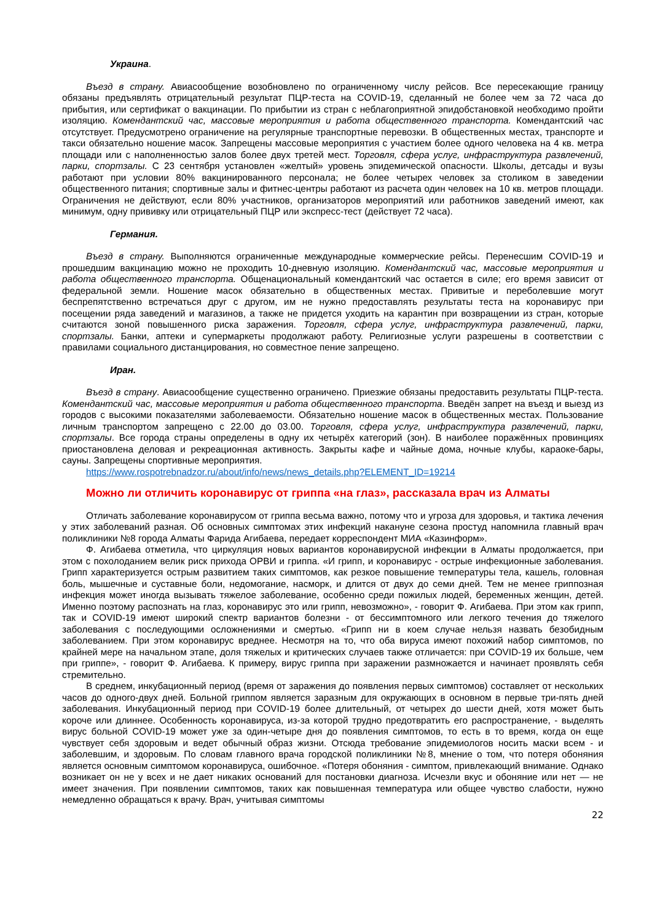Украина.
Въезд в страну. Авиасообщение возобновлено по ограниченному числу рейсов. Все пересекающие границу обязаны предъявлять отрицательный результат ПЦР-теста на COVID-19, сделанный не более чем за 72 часа до прибытия, или сертификат о вакцинации. По прибытии из стран с неблагоприятной эпидобстановкой необходимо пройти изоляцию. Комендантский час, массовые мероприятия и работа общественного транспорта. Комендантский час отсутствует. Предусмотрено ограничение на регулярные транспортные перевозки. В общественных местах, транспорте и такси обязательно ношение масок. Запрещены массовые мероприятия с участием более одного человека на 4 кв. метра площади или с наполненностью залов более двух третей мест. Торговля, сфера услуг, инфраструктура развлечений, парки, спортзалы. С 23 сентября установлен «желтый» уровень эпидемической опасности. Школы, детсады и вузы работают при условии 80% вакцинированного персонала; не более четырех человек за столиком в заведении общественного питания; спортивные залы и фитнес-центры работают из расчета один человек на 10 кв. метров площади. Ограничения не действуют, если 80% участников, организаторов мероприятий или работников заведений имеют, как минимум, одну прививку или отрицательный ПЦР или экспресс-тест (действует 72 часа).
Германия.
Въезд в страну. Выполняются ограниченные международные коммерческие рейсы. Перенесшим COVID-19 и прошедшим вакцинацию можно не проходить 10-дневную изоляцию. Комендантский час, массовые мероприятия и работа общественного транспорта. Общенациональный комендантский час остается в силе; его время зависит от федеральной земли. Ношение масок обязательно в общественных местах. Привитые и переболевшие могут беспрепятственно встречаться друг с другом, им не нужно предоставлять результаты теста на коронавирус при посещении ряда заведений и магазинов, а также не придется уходить на карантин при возвращении из стран, которые считаются зоной повышенного риска заражения. Торговля, сфера услуг, инфраструктура развлечений, парки, спортзалы. Банки, аптеки и супермаркеты продолжают работу. Религиозные услуги разрешены в соответствии с правилами социального дистанцирования, но совместное пение запрещено.
Иран.
Въезд в страну. Авиасообщение существенно ограничено. Приезжие обязаны предоставить результаты ПЦР-теста. Комендантский час, массовые мероприятия и работа общественного транспорта. Введён запрет на въезд и выезд из городов с высокими показателями заболеваемости. Обязательно ношение масок в общественных местах. Пользование личным транспортом запрещено с 22.00 до 03.00. Торговля, сфера услуг, инфраструктура развлечений, парки, спортзалы. Все города страны определены в одну их четырёх категорий (зон). В наиболее поражённых провинциях приостановлена деловая и рекреационная активность. Закрыты кафе и чайные дома, ночные клубы, караоке-бары, сауны. Запрещены спортивные мероприятия.
https://www.rospotrebnadzor.ru/about/info/news/news_details.php?ELEMENT_ID=19214
Можно ли отличить коронавирус от гриппа «на глаз», рассказала врач из Алматы
Отличать заболевание коронавирусом от гриппа весьма важно, потому что и угроза для здоровья, и тактика лечения у этих заболеваний разная. Об основных симптомах этих инфекций накануне сезона простуд напомнила главный врач поликлиники №8 города Алматы Фарида Агибаева, передает корреспондент МИА «Казинформ».
Ф. Агибаева отметила, что циркуляция новых вариантов коронавирусной инфекции в Алматы продолжается, при этом с похолоданием велик риск прихода ОРВИ и гриппа. «И грипп, и коронавирус - острые инфекционные заболевания. Грипп характеризуется острым развитием таких симптомов, как резкое повышение температуры тела, кашель, головная боль, мышечные и суставные боли, недомогание, насморк, и длится от двух до семи дней. Тем не менее гриппозная инфекция может иногда вызывать тяжелое заболевание, особенно среди пожилых людей, беременных женщин, детей. Именно поэтому распознать на глаз, коронавирус это или грипп, невозможно», - говорит Ф. Агибаева. При этом как грипп, так и COVID-19 имеют широкий спектр вариантов болезни - от бессимптомного или легкого течения до тяжелого заболевания с последующими осложнениями и смертью. «Грипп ни в коем случае нельзя назвать безобидным заболеванием. При этом коронавирус вреднее. Несмотря на то, что оба вируса имеют похожий набор симптомов, по крайней мере на начальном этапе, доля тяжелых и критических случаев также отличается: при COVID-19 их больше, чем при гриппе», - говорит Ф. Агибаева. К примеру, вирус гриппа при заражении размножается и начинает проявлять себя стремительно.
В среднем, инкубационный период (время от заражения до появления первых симптомов) составляет от нескольких часов до одного-двух дней. Больной гриппом является заразным для окружающих в основном в первые три-пять дней заболевания. Инкубационный период при COVID-19 более длительный, от четырех до шести дней, хотя может быть короче или длиннее. Особенность коронавируса, из-за которой трудно предотвратить его распространение, - выделять вирус больной COVID-19 может уже за один-четыре дня до появления симптомов, то есть в то время, когда он еще чувствует себя здоровым и ведет обычный образ жизни. Отсюда требование эпидемиологов носить маски всем - и заболевшим, и здоровым. По словам главного врача городской поликлиники №8, мнение о том, что потеря обоняния является основным симптомом коронавируса, ошибочное. «Потеря обоняния - симптом, привлекающий внимание. Однако возникает он не у всех и не дает никаких оснований для постановки диагноза. Исчезли вкус и обоняние или нет — не имеет значения. При появлении симптомов, таких как повышенная температура или общее чувство слабости, нужно немедленно обращаться к врачу. Врач, учитывая симптомы
22